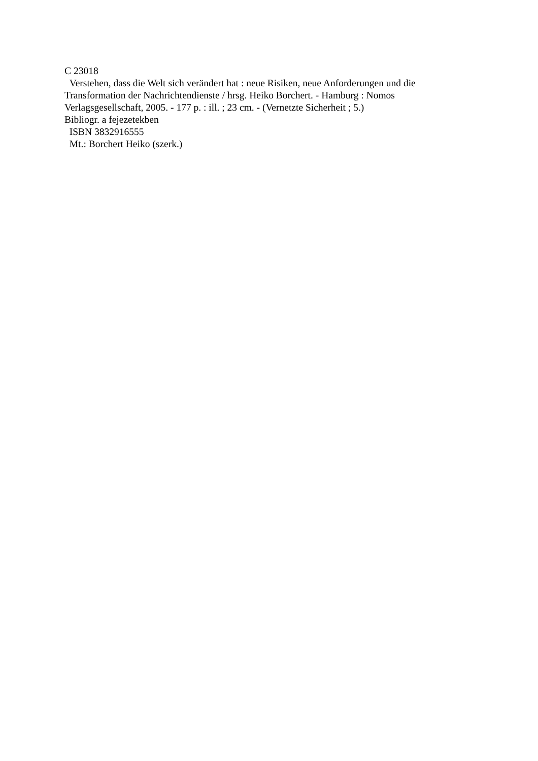C 23018
Verstehen, dass die Welt sich verändert hat : neue Risiken, neue Anforderungen und die Transformation der Nachrichtendienste / hrsg. Heiko Borchert. - Hamburg : Nomos Verlagsgesellschaft, 2005. - 177 p. : ill. ; 23 cm. - (Vernetzte Sicherheit ; 5.)
Bibliogr. a fejezetekben
ISBN 3832916555
Mt.: Borchert Heiko (szerk.)